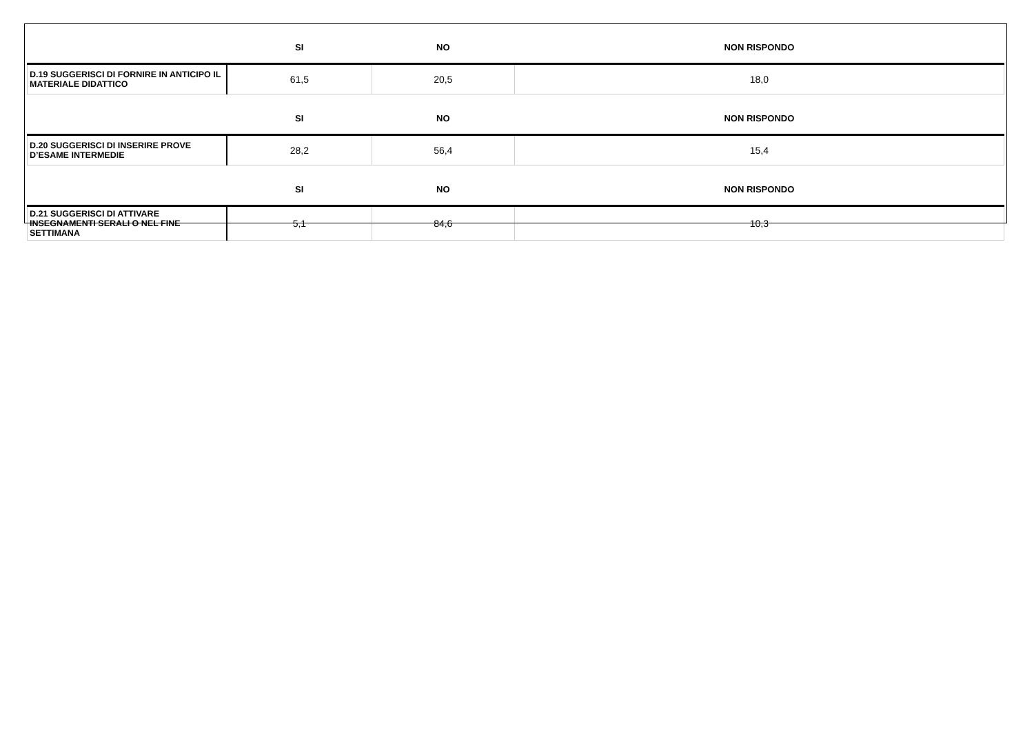| | SI | NO | NON RISPONDO |
| --- | --- | --- | --- |
| D.19 SUGGERISCI DI FORNIRE IN ANTICIPO IL MATERIALE DIDATTICO | 61,5 | 20,5 | 18,0 |
| | SI | NO | NON RISPONDO |
| D.20 SUGGERISCI DI INSERIRE PROVE D’ESAME INTERMEDIE | 28,2 | 56,4 | 15,4 |
| | SI | NO | NON RISPONDO |
| D.21 SUGGERISCI DI ATTIVARE INSEGNAMENTI SERALI O NEL FINE SETTIMANA | 5,1 | 84,6 | 10,3 |